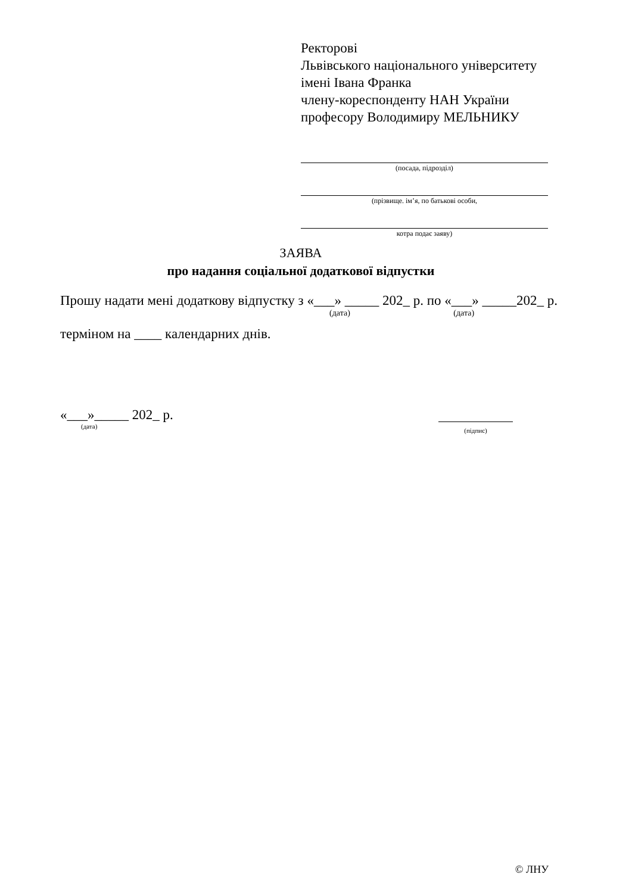Ректорові
Львівського національного університету
імені Івана Франка
членy-кореспонденту НАН України
професору Володимиру МЕЛЬНИКУ
(посада, підрозділ)
(прізвище. ім’я, по батькові особи,
котра подає заяву)
ЗАЯВА
про надання соціальної додаткової відпустки
Прошу надати мені додаткову відпустку з «___» _____ 202_ р. по «___» _____202_ р.
(дата) (дата)
терміном на ____ календарних днів.
«___»_____ 202_ р.
(дата)
(підпис)
© ЛНУ